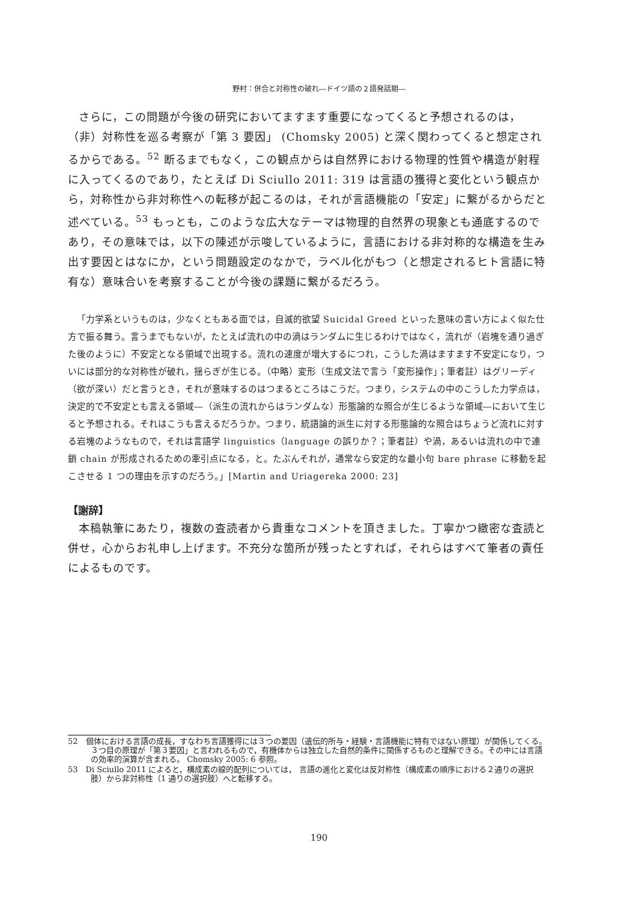野村：併合と対称性の破れ―ドイツ語の２語発話期―
さらに，この問題が今後の研究においてますます重要になってくると予想されるのは，（非）対称性を巡る考察が「第 3 要因」 (Chomsky 2005) と深く関わってくると想定されるからである。<sup>52</sup> 断るまでもなく，この観点からは自然界における物理的性質や構造が射程に入ってくるのであり，たとえば Di Sciullo 2011: 319 は言語の獲得と変化という観点から，対称性から非対称性への転移が起こるのは，それが言語機能の「安定」に繋がるからだと述べている。<sup>53</sup> もっとも，このような広大なテーマは物理的自然界の現象とも通底するのであり，その意味では，以下の陳述が示唆しているように，言語における非対称的な構造を生み出す要因とはなにか，という問題設定のなかで，ラベル化がもつ（と想定されるヒト言語に特有な）意味合いを考察することが今後の課題に繋がるだろう。
「力学系というものは，少なくともある面では，自滅的欲望 Suicidal Greed といった意味の言い方によく似た仕方で振る舞う。言うまでもないが，たとえば流れの中の渦はランダムに生じるわけではなく，流れが（岩塊を通り過ぎた後のように）不安定となる領域で出現する。流れの速度が増大するにつれ，こうした渦はますます不安定になり，ついには部分的な対称性が破れ，揺らぎが生じる。（中略）変形（生成文法で言う「変形操作」；筆者註）はグリーディ（欲が深い）だと言うとき，それが意味するのはつまるところはこうだ。つまり，システムの中のこうした力学点は，決定的で不安定とも言える領域―（派生の流れからはランダムな）形態論的な照合が生じるような領域―において生じると予想される。それはこうも言えるだろうか。つまり，統語論的派生に対する形態論的な照合はちょうど流れに対する岩塊のようなもので，それは言語学 linguistics（language の誤りか？；筆者註）や渦，あるいは流れの中で連鎖 chain が形成されるための牽引点になる，と。たぶんそれが，通常なら安定的な最小句 bare phrase に移動を起こさせる 1 つの理由を示すのだろう。」[Martin and Uriagereka 2000: 23]
【謝辞】
本稿執筆にあたり，複数の査読者から貴重なコメントを頂きました。丁寧かつ緻密な査読と併せ，心からお礼申し上げます。不充分な箇所が残ったとすれば，それらはすべて筆者の責任によるものです。
52　個体における言語の成長，すなわち言語獲得には３つの要因（遺伝的所与・経験・言語機能に特有ではない原理）が関係してくる。３つ目の原理が「第３要因」と言われるもので，有機体からは独立した自然的条件に関係するものと理解できる。その中には言語の効率的演算が含まれる。 Chomsky 2005: 6 参照。
53　Di Sciullo 2011 によると，構成素の線的配列については， 言語の進化と変化は反対称性（構成素の順序における２通りの選択肢）から非対称性（1 通りの選択肢）へと転移する。
190